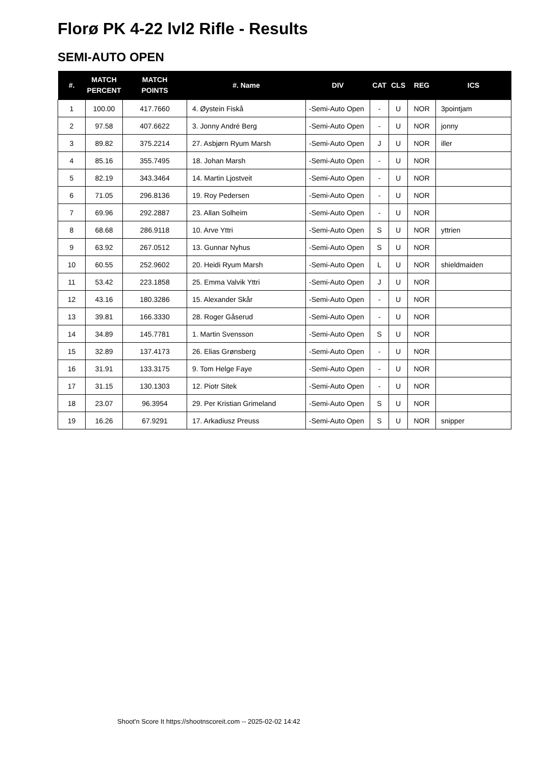Florø PK 4-22 lvl2 Rifle - Results
SEMI-AUTO OPEN
| #. | MATCH PERCENT | MATCH POINTS | #. Name | DIV | CAT | CLS | REG | ICS |
| --- | --- | --- | --- | --- | --- | --- | --- | --- |
| 1 | 100.00 | 417.7660 | 4. Øystein Fiskå | -Semi-Auto Open | - | U | NOR | 3pointjam |
| 2 | 97.58 | 407.6622 | 3. Jonny André Berg | -Semi-Auto Open | - | U | NOR | jonny |
| 3 | 89.82 | 375.2214 | 27. Asbjørn Ryum Marsh | -Semi-Auto Open | J | U | NOR | iller |
| 4 | 85.16 | 355.7495 | 18. Johan Marsh | -Semi-Auto Open | - | U | NOR | |
| 5 | 82.19 | 343.3464 | 14. Martin Ljostveit | -Semi-Auto Open | - | U | NOR | |
| 6 | 71.05 | 296.8136 | 19. Roy Pedersen | -Semi-Auto Open | - | U | NOR | |
| 7 | 69.96 | 292.2887 | 23. Allan Solheim | -Semi-Auto Open | - | U | NOR | |
| 8 | 68.68 | 286.9118 | 10. Arve Yttri | -Semi-Auto Open | S | U | NOR | yttrien |
| 9 | 63.92 | 267.0512 | 13. Gunnar Nyhus | -Semi-Auto Open | S | U | NOR | |
| 10 | 60.55 | 252.9602 | 20. Heidi Ryum Marsh | -Semi-Auto Open | L | U | NOR | shieldmaiden |
| 11 | 53.42 | 223.1858 | 25. Emma Valvik Yttri | -Semi-Auto Open | J | U | NOR | |
| 12 | 43.16 | 180.3286 | 15. Alexander Skår | -Semi-Auto Open | - | U | NOR | |
| 13 | 39.81 | 166.3330 | 28. Roger Gåserud | -Semi-Auto Open | - | U | NOR | |
| 14 | 34.89 | 145.7781 | 1. Martin Svensson | -Semi-Auto Open | S | U | NOR | |
| 15 | 32.89 | 137.4173 | 26. Elias Grønsberg | -Semi-Auto Open | - | U | NOR | |
| 16 | 31.91 | 133.3175 | 9. Tom Helge Faye | -Semi-Auto Open | - | U | NOR | |
| 17 | 31.15 | 130.1303 | 12. Piotr Sitek | -Semi-Auto Open | - | U | NOR | |
| 18 | 23.07 | 96.3954 | 29. Per Kristian Grimeland | -Semi-Auto Open | S | U | NOR | |
| 19 | 16.26 | 67.9291 | 17. Arkadiusz Preuss | -Semi-Auto Open | S | U | NOR | snipper |
Shoot'n Score It https://shootnscoreit.com -- 2025-02-02 14:42